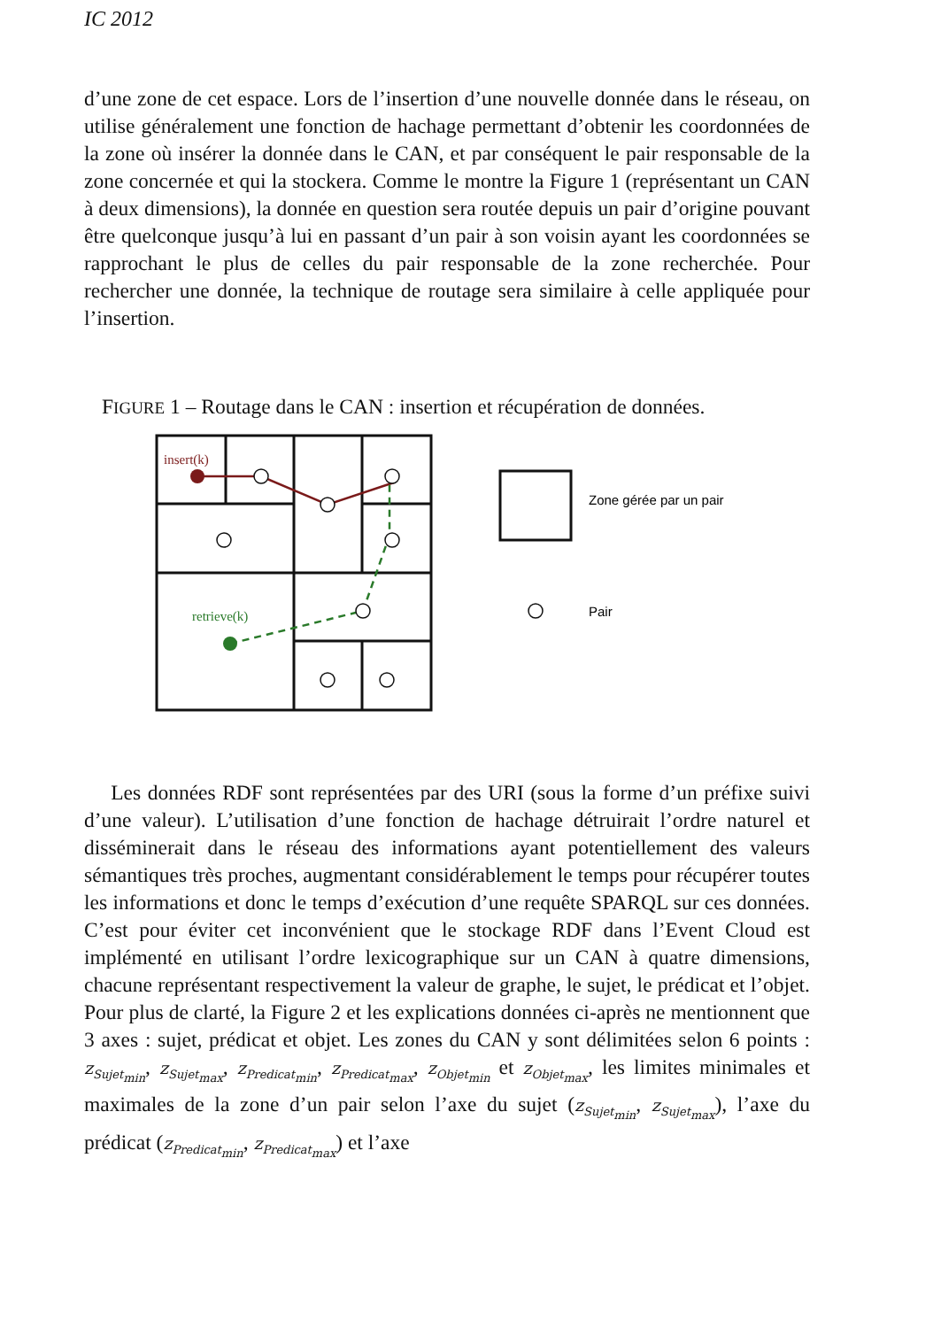IC 2012
d’une zone de cet espace. Lors de l’insertion d’une nouvelle donnée dans le réseau, on utilise généralement une fonction de hachage permettant d’obtenir les coordonnées de la zone où insérer la donnée dans le CAN, et par conséquent le pair responsable de la zone concernée et qui la stockera. Comme le montre la Figure 1 (représentant un CAN à deux dimensions), la donnée en question sera routée depuis un pair d’origine pouvant être quelconque jusqu’à lui en passant d’un pair à son voisin ayant les coordonnées se rapprochant le plus de celles du pair responsable de la zone recherchée. Pour rechercher une donnée, la technique de routage sera similaire à celle appliquée pour l’insertion.
FIGURE 1 – Routage dans le CAN : insertion et récupération de données.
insert(k)
retrieve(k)
Zone gérée par un pair
Pair
Les données RDF sont représentées par des URI (sous la forme d’un préfixe suivi d’une valeur). L’utilisation d’une fonction de hachage détruirait l’ordre naturel et disséminerait dans le réseau des informations ayant potentiellement des valeurs sémantiques très proches, augmentant considérablement le temps pour récupérer toutes les informations et donc le temps d’exécution d’une requête SPARQL sur ces données. C’est pour éviter cet inconvénient que le stockage RDF dans l’Event Cloud est implémenté en utilisant l’ordre lexicographique sur un CAN à quatre dimensions, chacune représentant respectivement la valeur de graphe, le sujet, le prédicat et l’objet. Pour plus de clarté, la Figure 2 et les explications données ci-après ne mentionnent que 3 axes : sujet, prédicat et objet. Les zones du CAN y sont délimitées selon 6 points : z<sub>Sujet<sub>min</sub></sub>, z<sub>Sujet<sub>max</sub></sub>, z<sub>Predicat<sub>min</sub></sub>, z<sub>Predicat<sub>max</sub></sub>, z<sub>Objet<sub>min</sub></sub> et z<sub>Objet<sub>max</sub></sub>, les limites minimales et maximales de la zone d’un pair selon l’axe du sujet (z<sub>Sujet<sub>min</sub></sub>, z<sub>Sujet<sub>max</sub></sub>), l’axe du prédicat (z<sub>Predicat<sub>min</sub></sub>, z<sub>Predicat<sub>max</sub></sub>) et l’axe